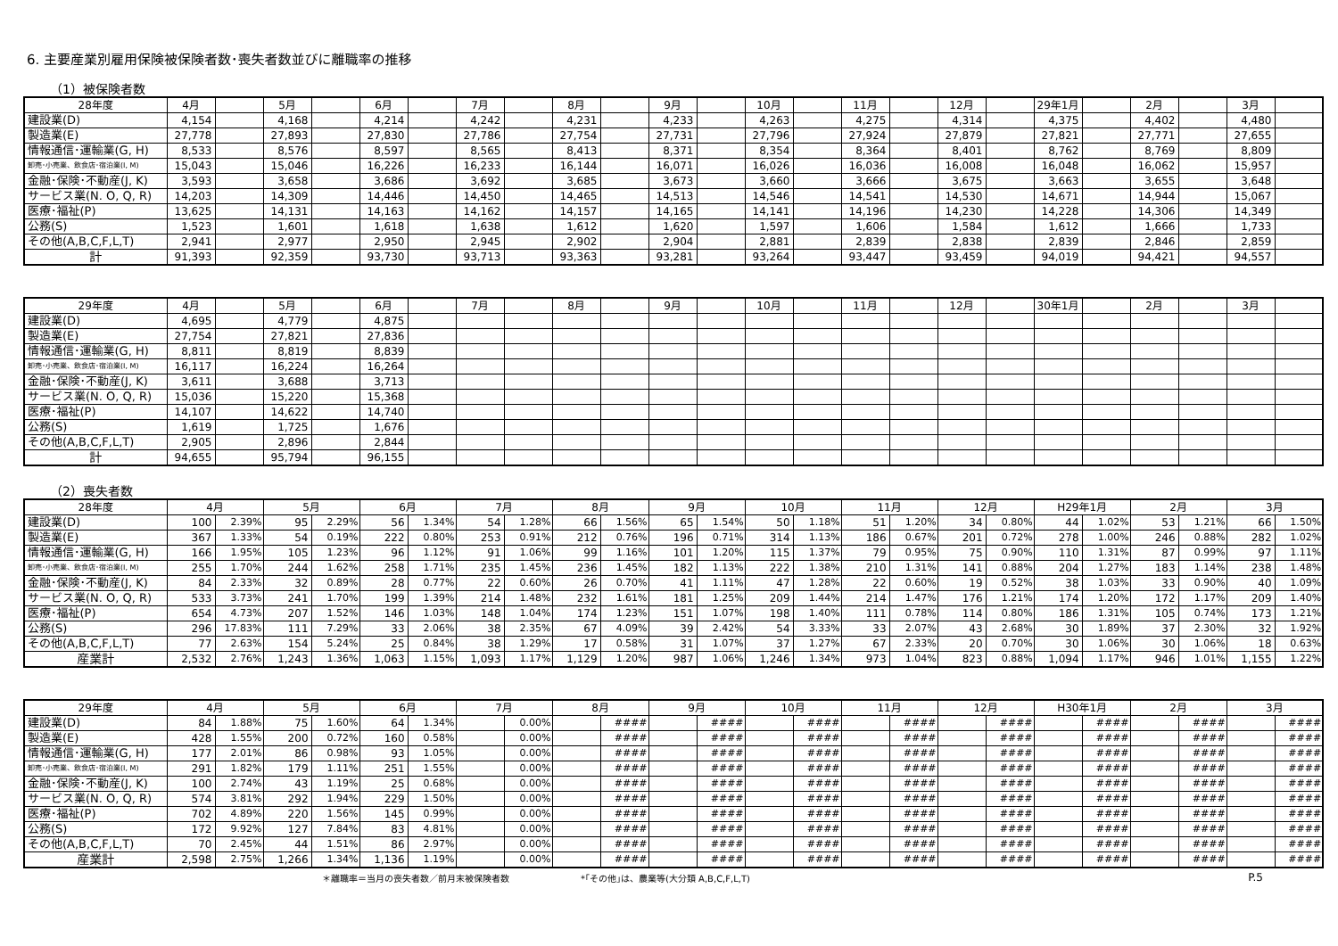6. 主要産業別雇用保険被保険者数･喪失者数並びに離職率の推移
（1）被保険者数
| 28年度 | 4月 | | 5月 | | 6月 | | 7月 | | 8月 | | 9月 | | 10月 | | 11月 | | 12月 | | 29年1月 | | 2月 | | 3月 | |
| --- | --- | --- | --- | --- | --- | --- | --- | --- | --- | --- | --- | --- | --- | --- | --- | --- | --- | --- | --- | --- | --- | --- | --- | --- |
| 建設業(D) | 4,154 | | 4,168 | | 4,214 | | 4,242 | | 4,231 | | 4,233 | | 4,263 | | 4,275 | | 4,314 | | 4,375 | | 4,402 | | 4,480 | |
| 製造業(E) | 27,778 | | 27,893 | | 27,830 | | 27,786 | | 27,754 | | 27,731 | | 27,796 | | 27,924 | | 27,879 | | 27,821 | | 27,771 | | 27,655 | |
| 情報通信･運輸業(G, H) | 8,533 | | 8,576 | | 8,597 | | 8,565 | | 8,413 | | 8,371 | | 8,354 | | 8,364 | | 8,401 | | 8,762 | | 8,769 | | 8,809 | |
| 卸売･小売業、飲食店･宿泊業(I, M) | 15,043 | | 15,046 | | 16,226 | | 16,233 | | 16,144 | | 16,071 | | 16,026 | | 16,036 | | 16,008 | | 16,048 | | 16,062 | | 15,957 | |
| 金融･保険･不動産(J, K) | 3,593 | | 3,658 | | 3,686 | | 3,692 | | 3,685 | | 3,673 | | 3,660 | | 3,666 | | 3,675 | | 3,663 | | 3,655 | | 3,648 | |
| サービス業(N. O, Q, R) | 14,203 | | 14,309 | | 14,446 | | 14,450 | | 14,465 | | 14,513 | | 14,546 | | 14,541 | | 14,530 | | 14,671 | | 14,944 | | 15,067 | |
| 医療･福祉(P) | 13,625 | | 14,131 | | 14,163 | | 14,162 | | 14,157 | | 14,165 | | 14,141 | | 14,196 | | 14,230 | | 14,228 | | 14,306 | | 14,349 | |
| 公務(S) | 1,523 | | 1,601 | | 1,618 | | 1,638 | | 1,612 | | 1,620 | | 1,597 | | 1,606 | | 1,584 | | 1,612 | | 1,666 | | 1,733 | |
| その他(A,B,C,F,L,T) | 2,941 | | 2,977 | | 2,950 | | 2,945 | | 2,902 | | 2,904 | | 2,881 | | 2,839 | | 2,838 | | 2,839 | | 2,846 | | 2,859 | |
| 計 | 91,393 | | 92,359 | | 93,730 | | 93,713 | | 93,363 | | 93,281 | | 93,264 | | 93,447 | | 93,459 | | 94,019 | | 94,421 | | 94,557 | |
| 29年度 | 4月 | | 5月 | | 6月 | | 7月 | | 8月 | | 9月 | | 10月 | | 11月 | | 12月 | | 30年1月 | | 2月 | | 3月 | |
| --- | --- | --- | --- | --- | --- | --- | --- | --- | --- | --- | --- | --- | --- | --- | --- | --- | --- | --- | --- | --- | --- | --- | --- | --- |
| 建設業(D) | 4,695 | | 4,779 | | 4,875 | | | | | | | | | | | | | | | | | | | |
| 製造業(E) | 27,754 | | 27,821 | | 27,836 | | | | | | | | | | | | | | | | | | | |
| 情報通信･運輸業(G, H) | 8,811 | | 8,819 | | 8,839 | | | | | | | | | | | | | | | | | | | |
| 卸売･小売業、飲食店･宿泊業(I, M) | 16,117 | | 16,224 | | 16,264 | | | | | | | | | | | | | | | | | | | |
| 金融･保険･不動産(J, K) | 3,611 | | 3,688 | | 3,713 | | | | | | | | | | | | | | | | | | | |
| サービス業(N. O, Q, R) | 15,036 | | 15,220 | | 15,368 | | | | | | | | | | | | | | | | | | | |
| 医療･福祉(P) | 14,107 | | 14,622 | | 14,740 | | | | | | | | | | | | | | | | | | | |
| 公務(S) | 1,619 | | 1,725 | | 1,676 | | | | | | | | | | | | | | | | | | | |
| その他(A,B,C,F,L,T) | 2,905 | | 2,896 | | 2,844 | | | | | | | | | | | | | | | | | | | |
| 計 | 94,655 | | 95,794 | | 96,155 | | | | | | | | | | | | | | | | | | | |
（2）喪失者数
| 28年度 | 4月 | | 5月 | | 6月 | | 7月 | | 8月 | | 9月 | | 10月 | | 11月 | | 12月 | | H29年1月 | | 2月 | | 3月 | |
| --- | --- | --- | --- | --- | --- | --- | --- | --- | --- | --- | --- | --- | --- | --- | --- | --- | --- | --- | --- | --- | --- | --- | --- | --- |
| 建設業(D) | 100 | 2.39% | 95 | 2.29% | 56 | 1.34% | 54 | 1.28% | 66 | 1.56% | 65 | 1.54% | 50 | 1.18% | 51 | 1.20% | 34 | 0.80% | 44 | 1.02% | 53 | 1.21% | 66 | 1.50% |
| 製造業(E) | 367 | 1.33% | 54 | 0.19% | 222 | 0.80% | 253 | 0.91% | 212 | 0.76% | 196 | 0.71% | 314 | 1.13% | 186 | 0.67% | 201 | 0.72% | 278 | 1.00% | 246 | 0.88% | 282 | 1.02% |
| 情報通信･運輸業(G, H) | 166 | 1.95% | 105 | 1.23% | 96 | 1.12% | 91 | 1.06% | 99 | 1.16% | 101 | 1.20% | 115 | 1.37% | 79 | 0.95% | 75 | 0.90% | 110 | 1.31% | 87 | 0.99% | 97 | 1.11% |
| 卸売･小売業、飲食店･宿泊業(I, M) | 255 | 1.70% | 244 | 1.62% | 258 | 1.71% | 235 | 1.45% | 236 | 1.45% | 182 | 1.13% | 222 | 1.38% | 210 | 1.31% | 141 | 0.88% | 204 | 1.27% | 183 | 1.14% | 238 | 1.48% |
| 金融･保険･不動産(J, K) | 84 | 2.33% | 32 | 0.89% | 28 | 0.77% | 22 | 0.60% | 26 | 0.70% | 41 | 1.11% | 47 | 1.28% | 22 | 0.60% | 19 | 0.52% | 38 | 1.03% | 33 | 0.90% | 40 | 1.09% |
| サービス業(N. O, Q, R) | 533 | 3.73% | 241 | 1.70% | 199 | 1.39% | 214 | 1.48% | 232 | 1.61% | 181 | 1.25% | 209 | 1.44% | 214 | 1.47% | 176 | 1.21% | 174 | 1.20% | 172 | 1.17% | 209 | 1.40% |
| 医療･福祉(P) | 654 | 4.73% | 207 | 1.52% | 146 | 1.03% | 148 | 1.04% | 174 | 1.23% | 151 | 1.07% | 198 | 1.40% | 111 | 0.78% | 114 | 0.80% | 186 | 1.31% | 105 | 0.74% | 173 | 1.21% |
| 公務(S) | 296 | 17.83% | 111 | 7.29% | 33 | 2.06% | 38 | 2.35% | 67 | 4.09% | 39 | 2.42% | 54 | 3.33% | 33 | 2.07% | 43 | 2.68% | 30 | 1.89% | 37 | 2.30% | 32 | 1.92% |
| その他(A,B,C,F,L,T) | 77 | 2.63% | 154 | 5.24% | 25 | 0.84% | 38 | 1.29% | 17 | 0.58% | 31 | 1.07% | 37 | 1.27% | 67 | 2.33% | 20 | 0.70% | 30 | 1.06% | 30 | 1.06% | 18 | 0.63% |
| 産業計 | 2,532 | 2.76% | 1,243 | 1.36% | 1,063 | 1.15% | 1,093 | 1.17% | 1,129 | 1.20% | 987 | 1.06% | 1,246 | 1.34% | 973 | 1.04% | 823 | 0.88% | 1,094 | 1.17% | 946 | 1.01% | 1,155 | 1.22% |
| 29年度 | 4月 | | 5月 | | 6月 | | 7月 | | 8月 | | 9月 | | 10月 | | 11月 | | 12月 | | H30年1月 | | 2月 | | 3月 | |
| --- | --- | --- | --- | --- | --- | --- | --- | --- | --- | --- | --- | --- | --- | --- | --- | --- | --- | --- | --- | --- | --- | --- | --- | --- |
| 建設業(D) | 84 | 1.88% | 75 | 1.60% | 64 | 1.34% | | 0.00% | | #### | | #### | | #### | | #### | | #### | | #### | | #### | | #### |
| 製造業(E) | 428 | 1.55% | 200 | 0.72% | 160 | 0.58% | | 0.00% | | #### | | #### | | #### | | #### | | #### | | #### | | #### | | #### |
| 情報通信･運輸業(G, H) | 177 | 2.01% | 86 | 0.98% | 93 | 1.05% | | 0.00% | | #### | | #### | | #### | | #### | | #### | | #### | | #### | | #### |
| 卸売･小売業、飲食店･宿泊業(I, M) | 291 | 1.82% | 179 | 1.11% | 251 | 1.55% | | 0.00% | | #### | | #### | | #### | | #### | | #### | | #### | | #### | | #### |
| 金融･保険･不動産(J, K) | 100 | 2.74% | 43 | 1.19% | 25 | 0.68% | | 0.00% | | #### | | #### | | #### | | #### | | #### | | #### | | #### | | #### |
| サービス業(N. O, Q, R) | 574 | 3.81% | 292 | 1.94% | 229 | 1.50% | | 0.00% | | #### | | #### | | #### | | #### | | #### | | #### | | #### | | #### |
| 医療･福祉(P) | 702 | 4.89% | 220 | 1.56% | 145 | 0.99% | | 0.00% | | #### | | #### | | #### | | #### | | #### | | #### | | #### | | #### |
| 公務(S) | 172 | 9.92% | 127 | 7.84% | 83 | 4.81% | | 0.00% | | #### | | #### | | #### | | #### | | #### | | #### | | #### | | #### |
| その他(A,B,C,F,L,T) | 70 | 2.45% | 44 | 1.51% | 86 | 2.97% | | 0.00% | | #### | | #### | | #### | | #### | | #### | | #### | | #### | | #### |
| 産業計 | 2,598 | 2.75% | 1,266 | 1.34% | 1,136 | 1.19% | | 0.00% | | #### | | #### | | #### | | #### | | #### | | #### | | #### | | #### |
＊離職率＝当月の喪失者数／前月末被保険者数 *｢その他｣は、農業等(大分類 A,B,C,F,L,T) P.5